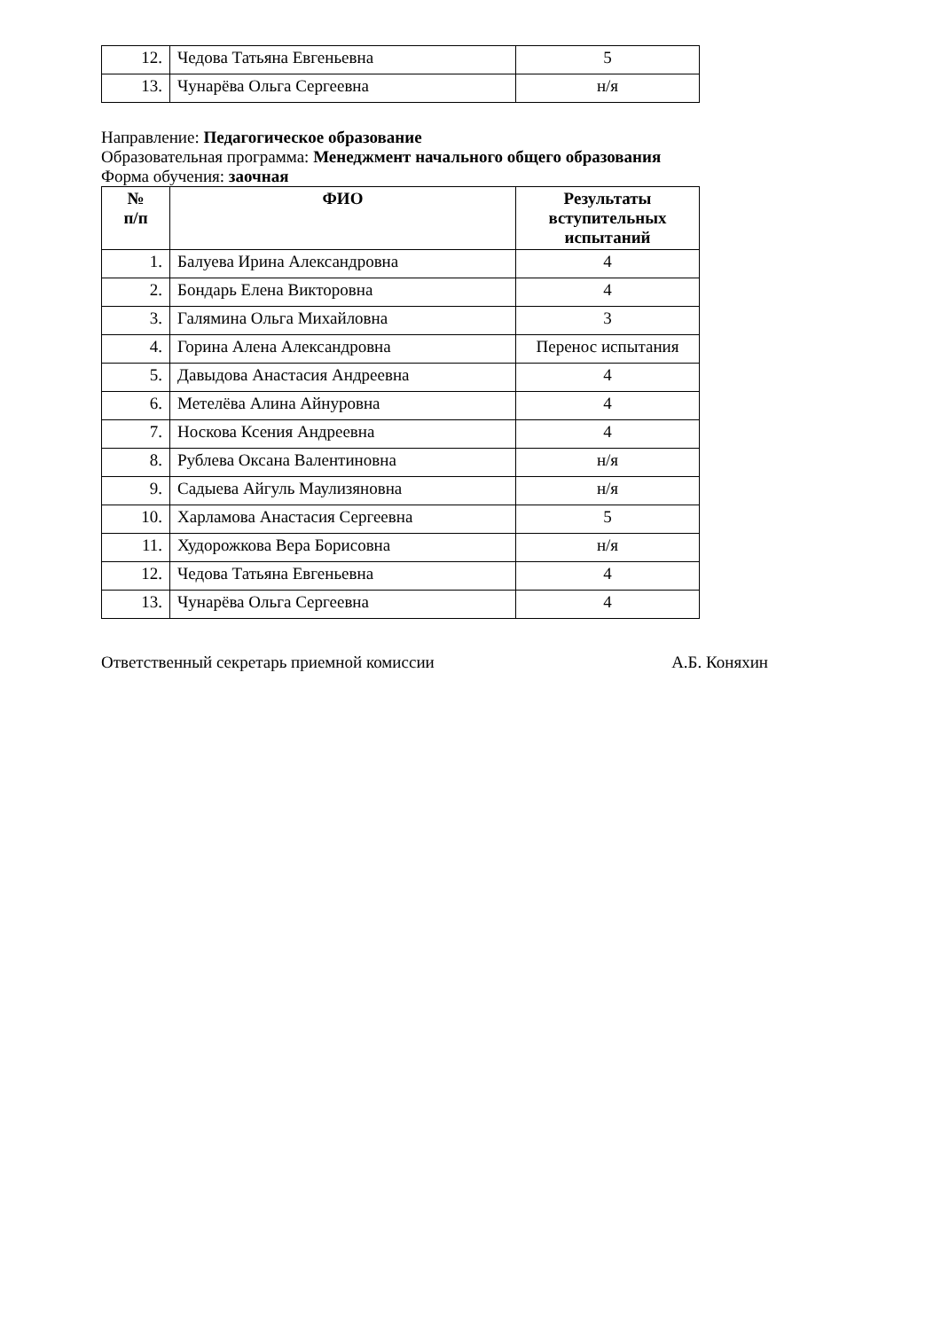| 12. | Чедова Татьяна Евгеньевна | 5 |
| 13. | Чунарёва Ольга Сергеевна | н/я |
Направление: Педагогическое образование
Образовательная программа: Менеджмент начального общего образования
Форма обучения: заочная
| № п/п | ФИО | Результаты вступительных испытаний |
| --- | --- | --- |
| 1. | Балуева Ирина Александровна | 4 |
| 2. | Бондарь Елена Викторовна | 4 |
| 3. | Галямина Ольга Михайловна | 3 |
| 4. | Горина Алена Александровна | Перенос испытания |
| 5. | Давыдова Анастасия Андреевна | 4 |
| 6. | Метелёва Алина Айнуровна | 4 |
| 7. | Носкова Ксения Андреевна | 4 |
| 8. | Рублева Оксана Валентиновна | н/я |
| 9. | Садыева Айгуль Маулизяновна | н/я |
| 10. | Харламова Анастасия Сергеевна | 5 |
| 11. | Худорожкова Вера Борисовна | н/я |
| 12. | Чедова Татьяна Евгеньевна | 4 |
| 13. | Чунарёва Ольга Сергеевна | 4 |
Ответственный секретарь приемной комиссии А.Б. Коняхин